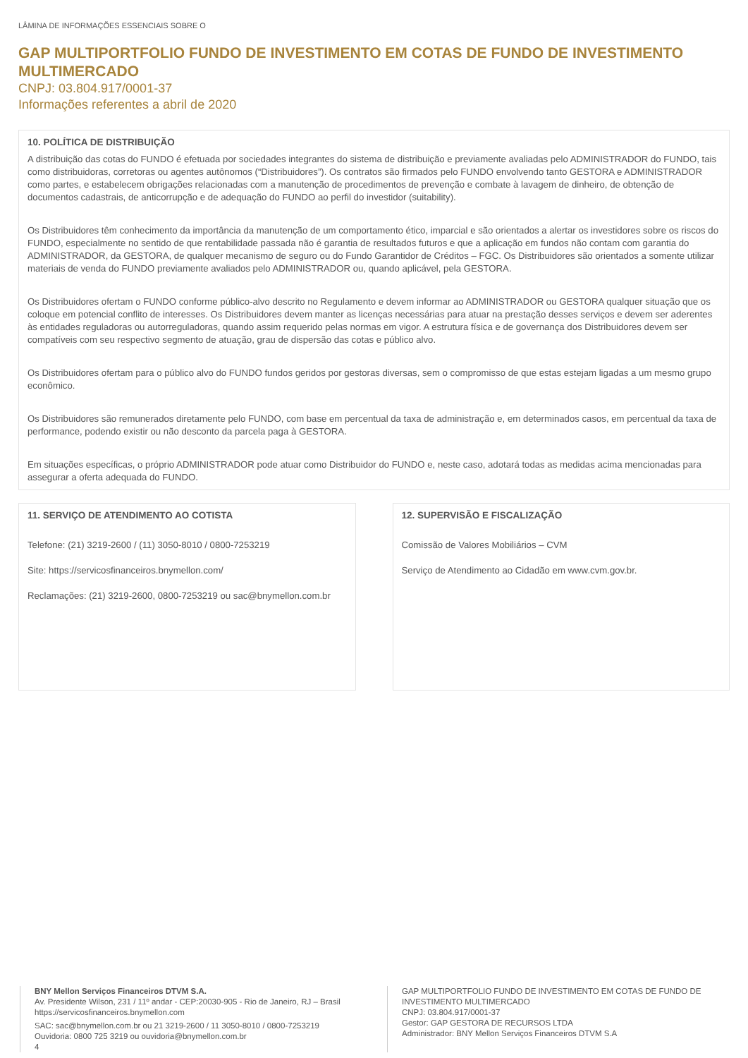LÂMINA DE INFORMAÇÕES ESSENCIAIS SOBRE O
GAP MULTIPORTFOLIO FUNDO DE INVESTIMENTO EM COTAS DE FUNDO DE INVESTIMENTO MULTIMERCADO
CNPJ: 03.804.917/0001-37
Informações referentes a abril de 2020
10. POLÍTICA DE DISTRIBUIÇÃO
A distribuição das cotas do FUNDO é efetuada por sociedades integrantes do sistema de distribuição e previamente avaliadas pelo ADMINISTRADOR do FUNDO, tais como distribuidoras, corretoras ou agentes autônomos (“Distribuidores”). Os contratos são firmados pelo FUNDO envolvendo tanto GESTORA e ADMINISTRADOR como partes, e estabelecem obrigações relacionadas com a manutenção de procedimentos de prevenção e combate à lavagem de dinheiro, de obtenção de documentos cadastrais, de anticorrupção e de adequação do FUNDO ao perfil do investidor (suitability).
Os Distribuidores têm conhecimento da importância da manutenção de um comportamento ético, imparcial e são orientados a alertar os investidores sobre os riscos do FUNDO, especialmente no sentido de que rentabilidade passada não é garantia de resultados futuros e que a aplicação em fundos não contam com garantia do ADMINISTRADOR, da GESTORA, de qualquer mecanismo de seguro ou do Fundo Garantidor de Créditos – FGC. Os Distribuidores são orientados a somente utilizar materiais de venda do FUNDO previamente avaliados pelo ADMINISTRADOR ou, quando aplicável, pela GESTORA.
Os Distribuidores ofertam o FUNDO conforme público-alvo descrito no Regulamento e devem informar ao ADMINISTRADOR ou GESTORA qualquer situação que os coloque em potencial conflito de interesses. Os Distribuidores devem manter as licenças necessárias para atuar na prestação desses serviços e devem ser aderentes às entidades reguladoras ou autorreguladoras, quando assim requerido pelas normas em vigor. A estrutura física e de governança dos Distribuidores devem ser compatíveis com seu respectivo segmento de atuação, grau de dispersão das cotas e público alvo.
Os Distribuidores ofertam para o público alvo do FUNDO fundos geridos por gestoras diversas, sem o compromisso de que estas estejam ligadas a um mesmo grupo econômico.
Os Distribuidores são remunerados diretamente pelo FUNDO, com base em percentual da taxa de administração e, em determinados casos, em percentual da taxa de performance, podendo existir ou não desconto da parcela paga à GESTORA.
Em situações específicas, o próprio ADMINISTRADOR pode atuar como Distribuidor do FUNDO e, neste caso, adotará todas as medidas acima mencionadas para assegurar a oferta adequada do FUNDO.
11. SERVIÇO DE ATENDIMENTO AO COTISTA
Telefone: (21) 3219-2600 / (11) 3050-8010 / 0800-7253219
Site: https://servicosfinanceiros.bnymellon.com/
Reclamações: (21) 3219-2600, 0800-7253219 ou sac@bnymellon.com.br
12. SUPERVISÃO E FISCALIZAÇÃO
Comissão de Valores Mobiliários – CVM
Serviço de Atendimento ao Cidadão em www.cvm.gov.br.
BNY Mellon Serviços Financeiros DTVM S.A.
Av. Presidente Wilson, 231 / 11º andar - CEP:20030-905 - Rio de Janeiro, RJ – Brasil
https://servicosfinanceiros.bnymellon.com
SAC: sac@bnymellon.com.br ou 21 3219-2600 / 11 3050-8010 / 0800-7253219
Ouvidoria: 0800 725 3219 ou ouvidoria@bnymellon.com.br
4
GAP MULTIPORTFOLIO FUNDO DE INVESTIMENTO EM COTAS DE FUNDO DE INVESTIMENTO MULTIMERCADO
CNPJ: 03.804.917/0001-37
Gestor: GAP GESTORA DE RECURSOS LTDA
Administrador: BNY Mellon Serviços Financeiros DTVM S.A